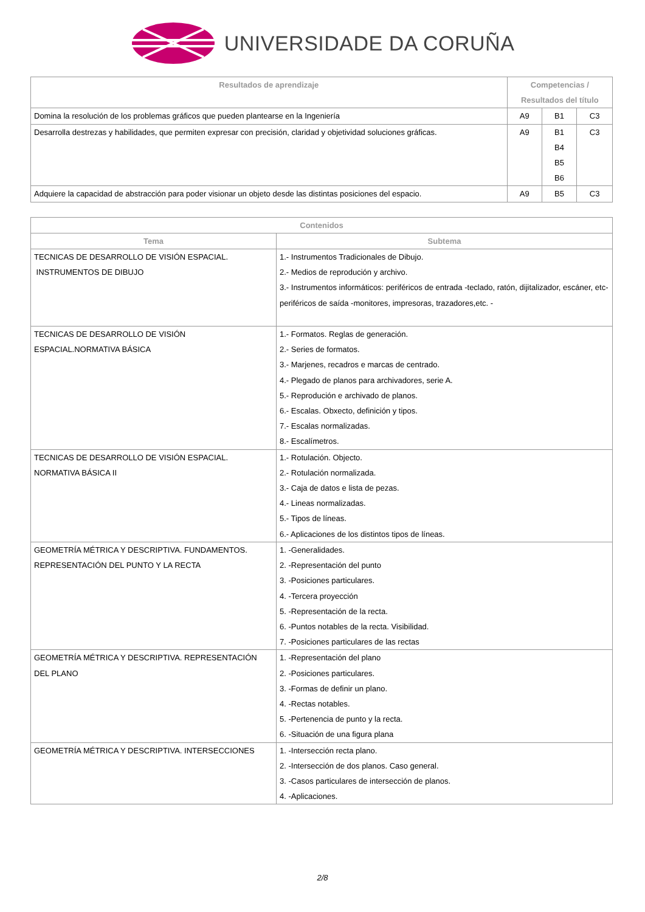UNIVERSIDADE DA CORUÑA
| Resultados de aprendizaje | Competencias / Resultados del título | | |
| --- | --- | --- | --- |
| Domina la resolución de los problemas gráficos que pueden plantearse en la Ingeniería | A9 | B1 | C3 |
| Desarrolla destrezas y habilidades, que permiten expresar con precisión, claridad y objetividad soluciones gráficas. | A9 | B1 B4 B5 B6 | C3 |
| Adquiere la capacidad de abstracción para poder visionar un objeto desde las distintas posiciones del espacio. | A9 | B5 | C3 |
| Contenidos | |
| --- | --- |
| Tema | Subtema |
| TECNICAS DE DESARROLLO DE VISIÓN ESPACIAL. INSTRUMENTOS DE DIBUJO | 1.- Instrumentos Tradicionales de Dibujo. 2.- Medios de reprodución y archivo. 3.- Instrumentos informáticos: periféricos de entrada -teclado, ratón, dijitalizador, escáner, etc- periféricos de saída -monitores, impresoras, trazadores,etc. - |
| TECNICAS DE DESARROLLO DE VISIÓN ESPACIAL.NORMATIVA BÁSICA | 1.- Formatos. Reglas de generación. 2.- Series de formatos. 3.- Marjenes, recadros e marcas de centrado. 4.- Plegado de planos para archivadores, serie A. 5.- Reprodución e archivado de planos. 6.- Escalas. Obxecto, definición y tipos. 7.- Escalas normalizadas. 8.- Escalímetros. |
| TECNICAS DE DESARROLLO DE VISIÓN ESPACIAL. NORMATIVA BÁSICA II | 1.- Rotulación. Objecto. 2.- Rotulación normalizada. 3.- Caja de datos e lista de pezas. 4.- Lineas normalizadas. 5.- Tipos de líneas. 6.- Aplicaciones de los distintos tipos de líneas. |
| GEOMETRÍA MÉTRICA Y DESCRIPTIVA. FUNDAMENTOS. REPRESENTACIÓN DEL PUNTO Y LA RECTA | 1. -Generalidades. 2. -Representación del punto 3. -Posiciones particulares. 4. -Tercera proyección 5. -Representación de la recta. 6. -Puntos notables de la recta. Visibilidad. 7. -Posiciones particulares de las rectas |
| GEOMETRÍA MÉTRICA Y DESCRIPTIVA. REPRESENTACIÓN DEL PLANO | 1. -Representación del plano 2. -Posiciones particulares. 3. -Formas de definir un plano. 4. -Rectas notables. 5. -Pertenencia de punto y la recta. 6. -Situación de una figura plana |
| GEOMETRÍA MÉTRICA Y DESCRIPTIVA. INTERSECCIONES | 1. -Intersección recta plano. 2. -Intersección de dos planos. Caso general. 3. -Casos particulares de intersección de planos. 4. -Aplicaciones. |
2/8